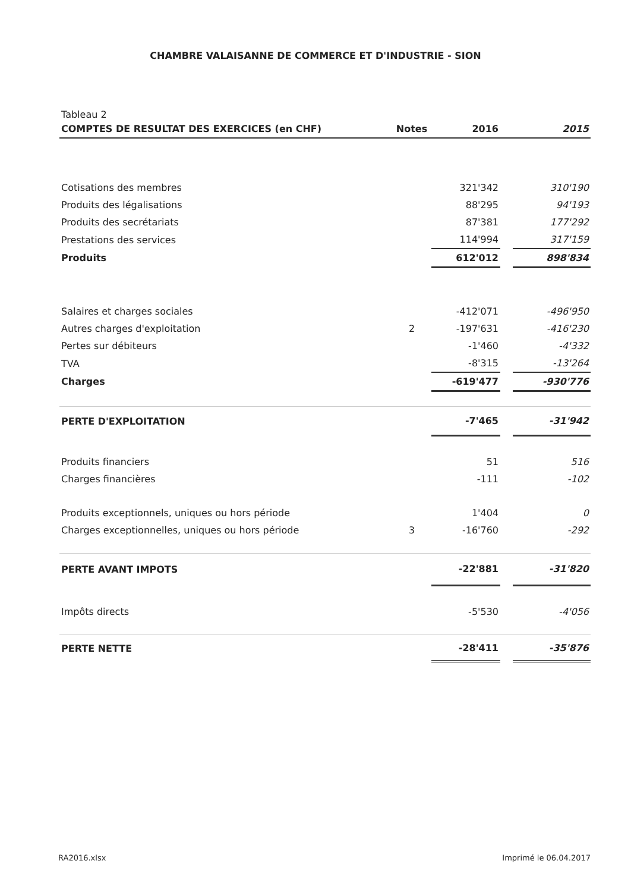CHAMBRE VALAISANNE DE COMMERCE ET D'INDUSTRIE - SION
Tableau 2
| COMPTES DE RESULTAT DES EXERCICES (en CHF) | Notes | 2016 | | 2015 |
| --- | --- | --- | --- | --- |
| Cotisations des membres | | 321'342 | | 310'190 |
| Produits des légalisations | | 88'295 | | 94'193 |
| Produits des secrétariats | | 87'381 | | 177'292 |
| Prestations des services | | 114'994 | | 317'159 |
| Produits | | 612'012 | | 898'834 |
| Salaires et charges sociales | | -412'071 | | -496'950 |
| Autres charges d'exploitation | 2 | -197'631 | | -416'230 |
| Pertes sur débiteurs | | -1'460 | | -4'332 |
| TVA | | -8'315 | | -13'264 |
| Charges | | -619'477 | | -930'776 |
| PERTE D'EXPLOITATION | | -7'465 | | -31'942 |
| Produits financiers | | 51 | | 516 |
| Charges financières | | -111 | | -102 |
| Produits exceptionnels, uniques ou hors période | | 1'404 | | 0 |
| Charges exceptionnelles, uniques ou hors période | 3 | -16'760 | | -292 |
| PERTE AVANT IMPOTS | | -22'881 | | -31'820 |
| Impôts directs | | -5'530 | | -4'056 |
| PERTE NETTE | | -28'411 | | -35'876 |
RA2016.xlsx Imprimé le 06.04.2017